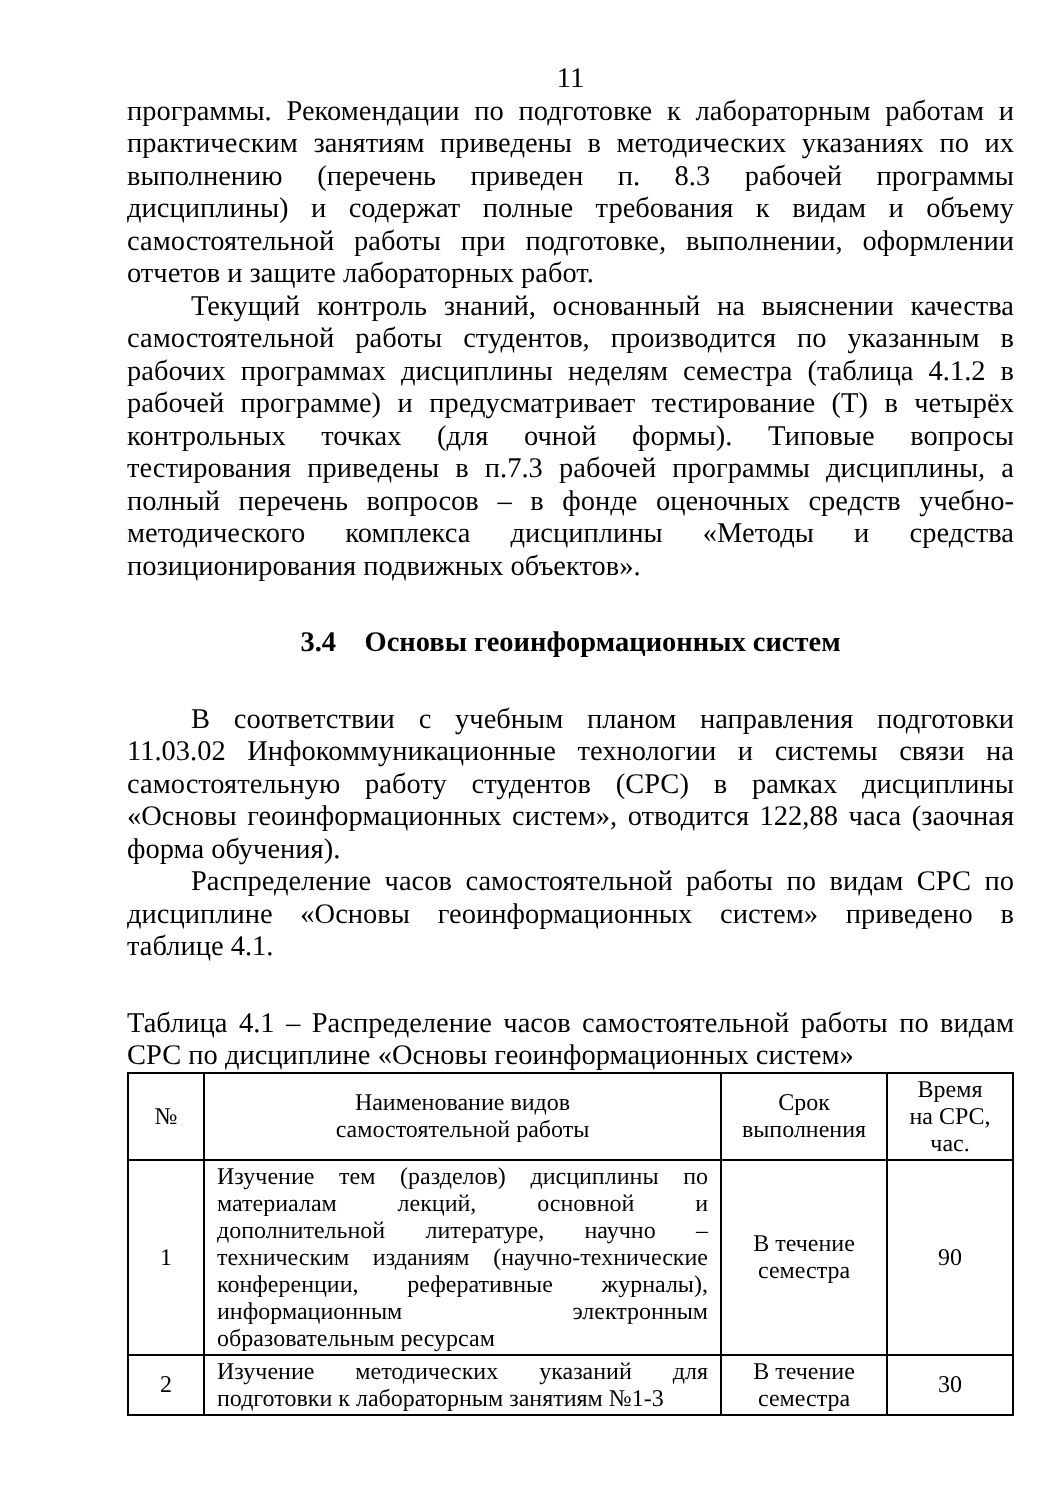11
программы. Рекомендации по подготовке к лабораторным работам и практическим занятиям приведены в методических указаниях по их выполнению (перечень приведен п. 8.3 рабочей программы дисциплины) и содержат полные требования к видам и объему самостоятельной работы при подготовке, выполнении, оформлении отчетов и защите лабораторных работ.
Текущий контроль знаний, основанный на выяснении качества самостоятельной работы студентов, производится по указанным в рабочих программах дисциплины неделям семестра (таблица 4.1.2 в рабочей программе) и предусматривает тестирование (Т) в четырёх контрольных точках (для очной формы). Типовые вопросы тестирования приведены в п.7.3 рабочей программы дисциплины, а полный перечень вопросов – в фонде оценочных средств учебно-методического комплекса дисциплины «Методы и средства позиционирования подвижных объектов».
3.4 Основы геоинформационных систем
В соответствии с учебным планом направления подготовки 11.03.02 Инфокоммуникационные технологии и системы связи на самостоятельную работу студентов (СРС) в рамках дисциплины «Основы геоинформационных систем», отводится 122,88 часа (заочная форма обучения).
Распределение часов самостоятельной работы по видам СРС по дисциплине «Основы геоинформационных систем» приведено в таблице 4.1.
Таблица 4.1 – Распределение часов самостоятельной работы по видам СРС по дисциплине «Основы геоинформационных систем»
| № | Наименование видов самостоятельной работы | Срок выполнения | Время на СРС, час. |
| --- | --- | --- | --- |
| 1 | Изучение тем (разделов) дисциплины по материалам лекций, основной и дополнительной литературе, научно – техническим изданиям (научно-технические конференции, реферативные журналы), информационным электронным образовательным ресурсам | В течение семестра | 90 |
| 2 | Изучение методических указаний для подготовки к лабораторным занятиям №1-3 | В течение семестра | 30 |